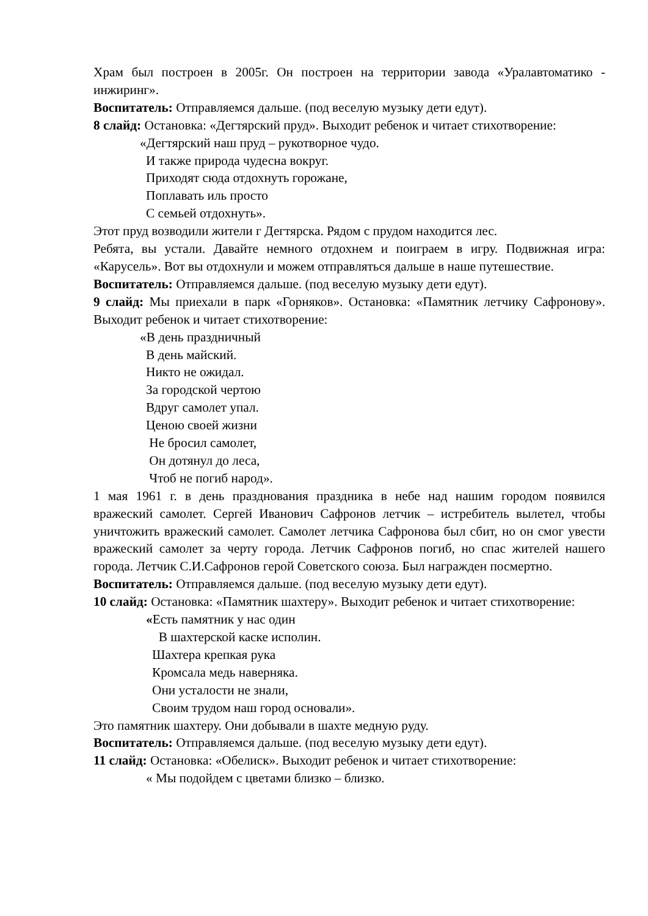Храм был построен в 2005г. Он построен на территории завода «Уралавтоматико - инжиринг».
Воспитатель: Отправляемся дальше. (под веселую музыку дети едут).
8 слайд: Остановка: «Дегтярский пруд». Выходит ребенок и читает стихотворение:
«Дегтярский наш пруд – рукотворное чудо.
И также природа чудесна вокруг.
Приходят сюда отдохнуть горожане,
Поплавать иль просто
С семьей отдохнуть».
Этот пруд возводили жители г Дегтярска. Рядом с прудом находится лес.
Ребята, вы устали. Давайте немного отдохнем и поиграем в игру. Подвижная игра: «Карусель». Вот вы отдохнули и можем отправляться дальше в наше путешествие.
Воспитатель: Отправляемся дальше. (под веселую музыку дети едут).
9 слайд: Мы приехали в парк «Горняков». Остановка: «Памятник летчику Сафронову». Выходит ребенок и читает стихотворение:
«В день праздничный
В день майский.
Никто не ожидал.
За городской чертою
Вдруг самолет упал.
Ценою своей жизни
Не бросил самолет,
Он дотянул до леса,
Чтоб не погиб народ».
1 мая 1961 г. в день празднования праздника в небе над нашим городом появился вражеский самолет. Сергей Иванович Сафронов летчик – истребитель вылетел, чтобы уничтожить вражеский самолет. Самолет летчика Сафронова был сбит, но он смог увести вражеский самолет за черту города. Летчик Сафронов погиб, но спас жителей нашего города. Летчик С.И.Сафронов герой Советского союза. Был награжден посмертно.
Воспитатель: Отправляемся дальше. (под веселую музыку дети едут).
10 слайд: Остановка: «Памятник шахтеру». Выходит ребенок и читает стихотворение:
«Есть памятник у нас один
В шахтерской каске исполин.
Шахтера крепкая рука
Кромсала медь наверняка.
Они усталости не знали,
Своим трудом наш город основали».
Это памятник шахтеру. Они добывали в шахте медную руду.
Воспитатель: Отправляемся дальше. (под веселую музыку дети едут).
11 слайд: Остановка: «Обелиск». Выходит ребенок и читает стихотворение:
« Мы подойдем с цветами близко – близко.